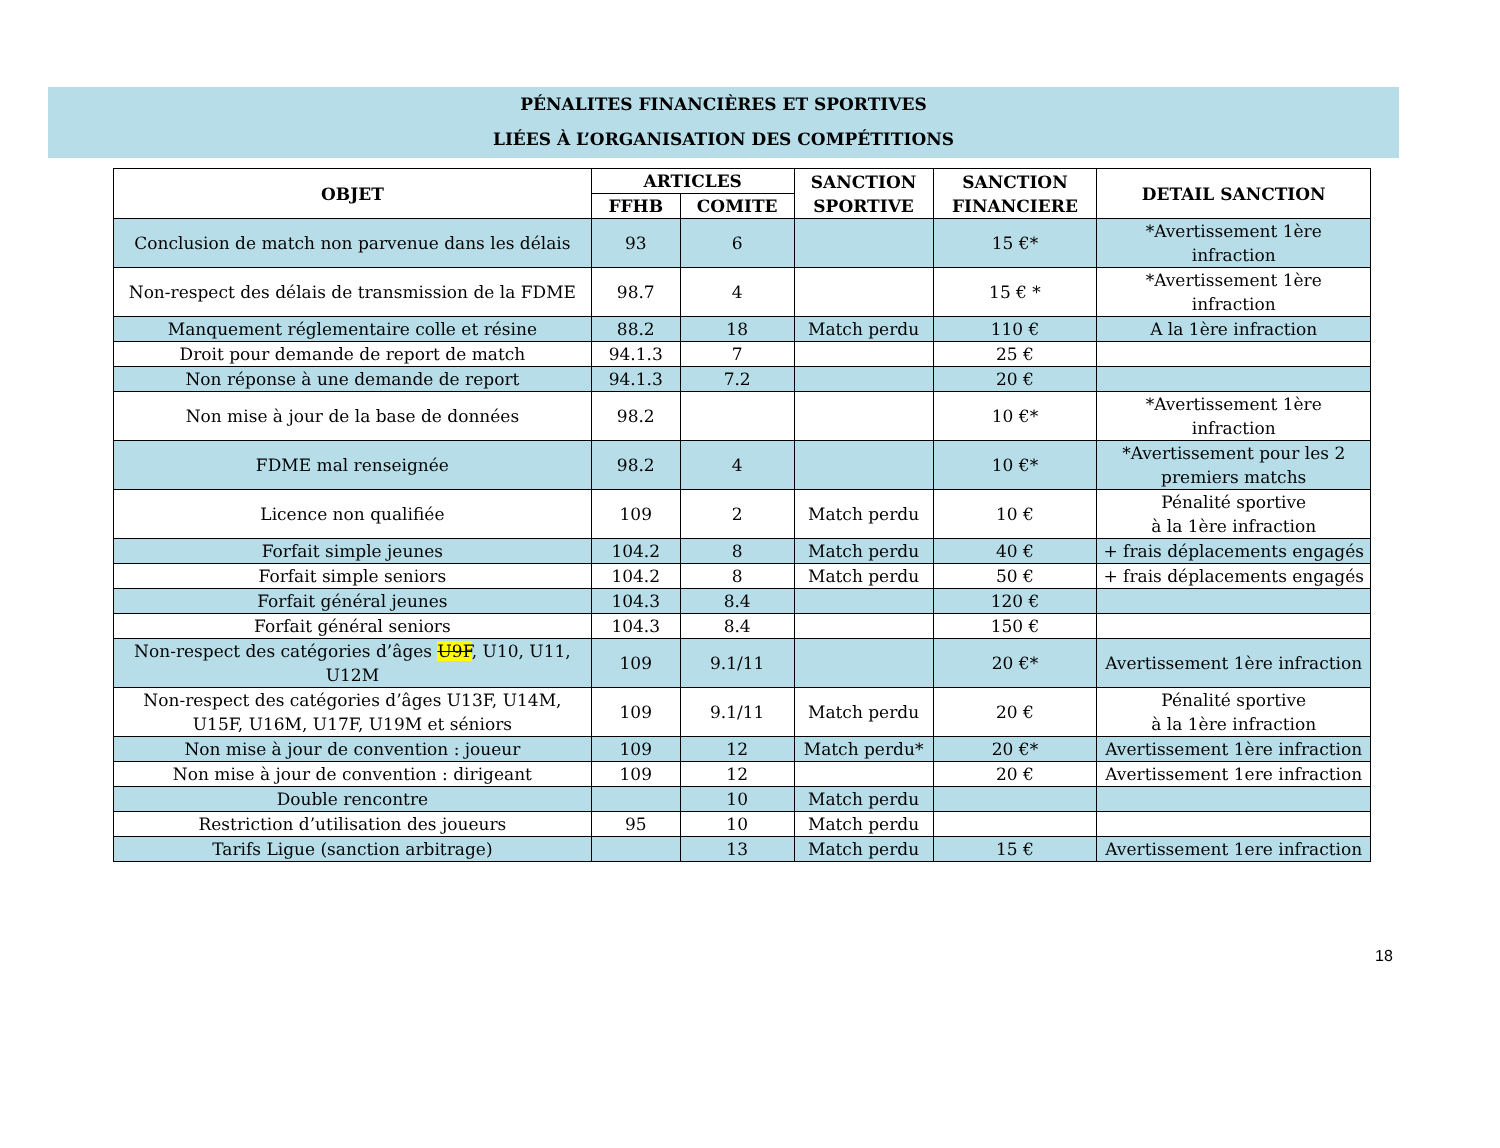PÉNALITES FINANCIÈRES ET SPORTIVES
LIÉES À L’ORGANISATION DES COMPÉTITIONS
| OBJET | ARTICLES | | SANCTION SPORTIVE | SANCTION FINANCIERE | DETAIL SANCTION |
| --- | --- | --- | --- | --- | --- |
| | FFHB | COMITE | | | |
| Conclusion de match non parvenue dans les délais | 93 | 6 | | 15 €* | *Avertissement 1ère infraction |
| Non-respect des délais de transmission de la FDME | 98.7 | 4 | | 15 € * | *Avertissement 1ère infraction |
| Manquement réglementaire colle et résine | 88.2 | 18 | Match perdu | 110 € | A la 1ère infraction |
| Droit pour demande de report de match | 94.1.3 | 7 | | 25 € | |
| Non réponse à une demande de report | 94.1.3 | 7.2 | | 20 € | |
| Non mise à jour de la base de données | 98.2 | | | 10 €* | *Avertissement 1ère infraction |
| FDME mal renseignée | 98.2 | 4 | | 10 €* | *Avertissement pour les 2 premiers matchs |
| Licence non qualifiée | 109 | 2 | Match perdu | 10 € | Pénalité sportive à la 1ère infraction |
| Forfait simple jeunes | 104.2 | 8 | Match perdu | 40 € | + frais déplacements engagés |
| Forfait simple seniors | 104.2 | 8 | Match perdu | 50 € | + frais déplacements engagés |
| Forfait général jeunes | 104.3 | 8.4 | | 120 € | |
| Forfait général seniors | 104.3 | 8.4 | | 150 € | |
| Non-respect des catégories d’âges U9F , U10, U11, U12M | 109 | 9.1/11 | | 20 €* | Avertissement 1ère infraction |
| Non-respect des catégories d’âges U13F, U14M, U15F, U16M, U17F, U19M et séniors | 109 | 9.1/11 | Match perdu | 20 € | Pénalité sportive à la 1ère infraction |
| Non mise à jour de convention : joueur | 109 | 12 | Match perdu* | 20 €* | Avertissement 1ère infraction |
| Non mise à jour de convention : dirigeant | 109 | 12 | | 20 € | Avertissement 1ere infraction |
| Double rencontre | | 10 | Match perdu | | |
| Restriction d’utilisation des joueurs | 95 | 10 | Match perdu | | |
| Tarifs Ligue (sanction arbitrage) | | 13 | Match perdu | 15 € | Avertissement 1ere infraction |
18